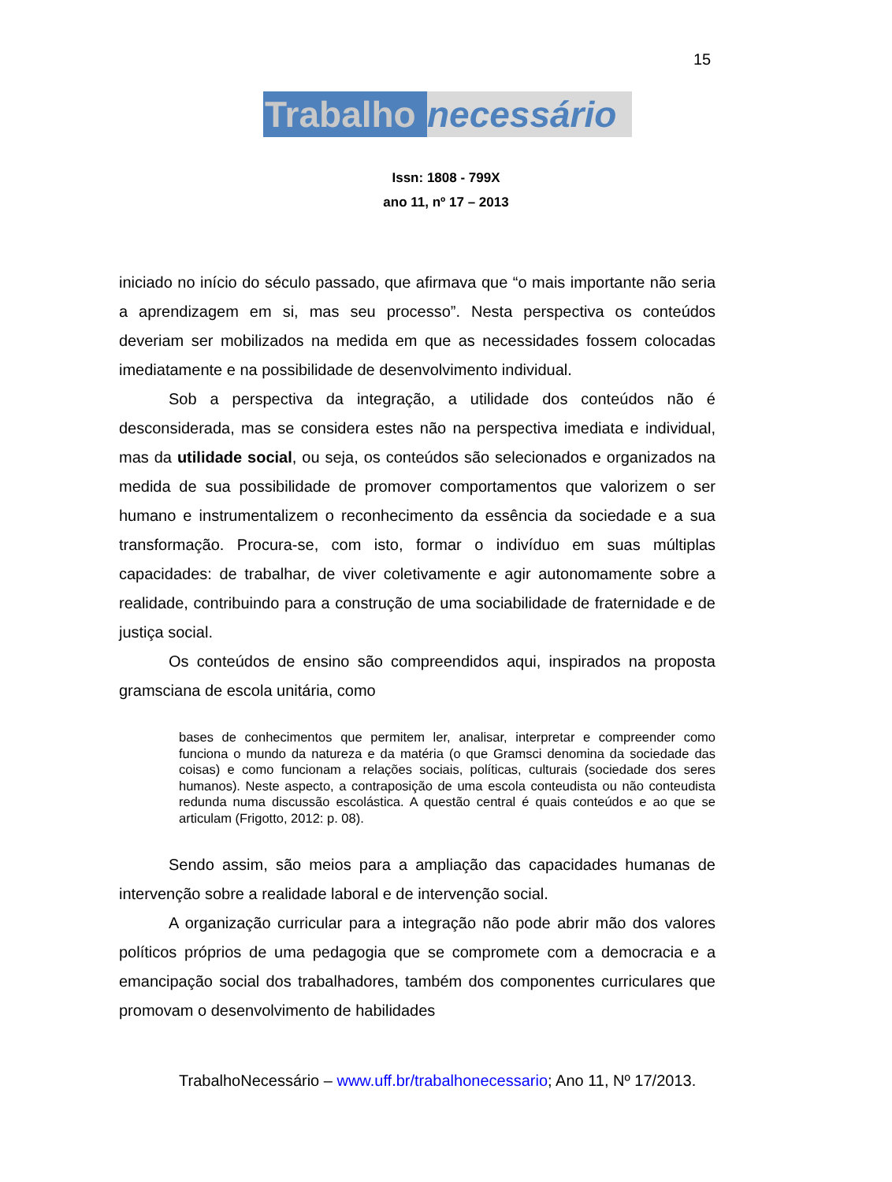15
Trabalho necessário
Issn: 1808 - 799X
ano 11, nº 17 – 2013
iniciado no início do século passado, que afirmava que “o mais importante não seria a aprendizagem em si, mas seu processo”. Nesta perspectiva os conteúdos deveriam ser mobilizados na medida em que as necessidades fossem colocadas imediatamente e na possibilidade de desenvolvimento individual.
Sob a perspectiva da integração, a utilidade dos conteúdos não é desconsiderada, mas se considera estes não na perspectiva imediata e individual, mas da utilidade social, ou seja, os conteúdos são selecionados e organizados na medida de sua possibilidade de promover comportamentos que valorizem o ser humano e instrumentalizem o reconhecimento da essência da sociedade e a sua transformação. Procura-se, com isto, formar o indivíduo em suas múltiplas capacidades: de trabalhar, de viver coletivamente e agir autonomamente sobre a realidade, contribuindo para a construção de uma sociabilidade de fraternidade e de justiça social.
Os conteúdos de ensino são compreendidos aqui, inspirados na proposta gramsciana de escola unitária, como
bases de conhecimentos que permitem ler, analisar, interpretar e compreender como funciona o mundo da natureza e da matéria (o que Gramsci denomina da sociedade das coisas) e como funcionam a relações sociais, políticas, culturais (sociedade dos seres humanos). Neste aspecto, a contraposição de uma escola conteudista ou não conteudista redunda numa discussão escolástica. A questão central é quais conteúdos e ao que se articulam (Frigotto, 2012: p. 08).
Sendo assim, são meios para a ampliação das capacidades humanas de intervenção sobre a realidade laboral e de intervenção social.
A organização curricular para a integração não pode abrir mão dos valores políticos próprios de uma pedagogia que se compromete com a democracia e a emancipação social dos trabalhadores, também dos componentes curriculares que promovam o desenvolvimento de habilidades
TrabalhoNecessário – www.uff.br/trabalhonecessario; Ano 11, Nº 17/2013.